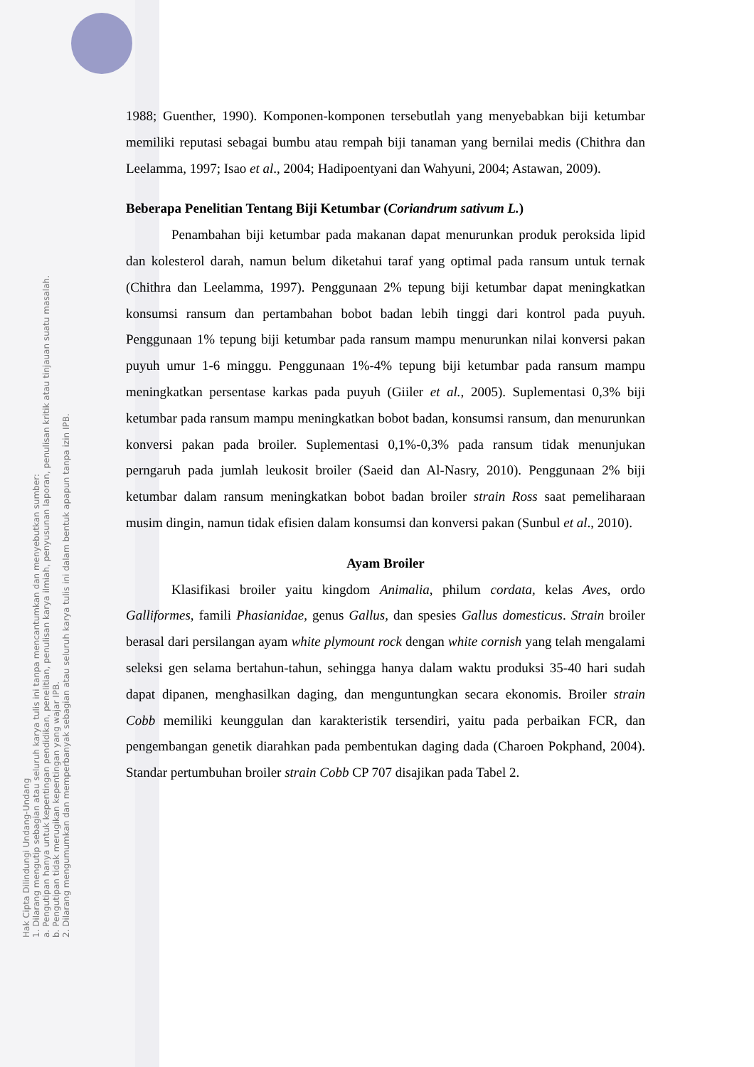Hak Cipta Dilindungi Undang-Undang
1. Dilarang mengutip sebagian atau seluruh karya tulis ini tanpa mencantumkan dan menyebutkan sumber:
a. Pengutipan hanya untuk kepentingan pendidikan, penelitian, penulisan karya ilmiah, penyusunan laporan, penulisan kritik atau tinjauan suatu masalah.
b. Pengutipan tidak merugikan kepentingan yang wajar IPB.
2. Dilarang mengumumkan dan memperbanyak sebagian atau seluruh karya tulis ini dalam bentuk apapun tanpa izin IPB.
1988; Guenther, 1990). Komponen-komponen tersebutlah yang menyebabkan biji ketumbar memiliki reputasi sebagai bumbu atau rempah biji tanaman yang bernilai medis (Chithra dan Leelamma, 1997; Isao et al., 2004; Hadipoentyani dan Wahyuni, 2004; Astawan, 2009).
Beberapa Penelitian Tentang Biji Ketumbar (Coriandrum sativum L.)
Penambahan biji ketumbar pada makanan dapat menurunkan produk peroksida lipid dan kolesterol darah, namun belum diketahui taraf yang optimal pada ransum untuk ternak (Chithra dan Leelamma, 1997). Penggunaan 2% tepung biji ketumbar dapat meningkatkan konsumsi ransum dan pertambahan bobot badan lebih tinggi dari kontrol pada puyuh. Penggunaan 1% tepung biji ketumbar pada ransum mampu menurunkan nilai konversi pakan puyuh umur 1-6 minggu. Penggunaan 1%-4% tepung biji ketumbar pada ransum mampu meningkatkan persentase karkas pada puyuh (Giiler et al., 2005). Suplementasi 0,3% biji ketumbar pada ransum mampu meningkatkan bobot badan, konsumsi ransum, dan menurunkan konversi pakan pada broiler. Suplementasi 0,1%-0,3% pada ransum tidak menunjukan perngaruh pada jumlah leukosit broiler (Saeid dan Al-Nasry, 2010). Penggunaan 2% biji ketumbar dalam ransum meningkatkan bobot badan broiler strain Ross saat pemeliharaan musim dingin, namun tidak efisien dalam konsumsi dan konversi pakan (Sunbul et al., 2010).
Ayam Broiler
Klasifikasi broiler yaitu kingdom Animalia, philum cordata, kelas Aves, ordo Galliformes, famili Phasianidae, genus Gallus, dan spesies Gallus domesticus. Strain broiler berasal dari persilangan ayam white plymount rock dengan white cornish yang telah mengalami seleksi gen selama bertahun-tahun, sehingga hanya dalam waktu produksi 35-40 hari sudah dapat dipanen, menghasilkan daging, dan menguntungkan secara ekonomis. Broiler strain Cobb memiliki keunggulan dan karakteristik tersendiri, yaitu pada perbaikan FCR, dan pengembangan genetik diarahkan pada pembentukan daging dada (Charoen Pokphand, 2004). Standar pertumbuhan broiler strain Cobb CP 707 disajikan pada Tabel 2.